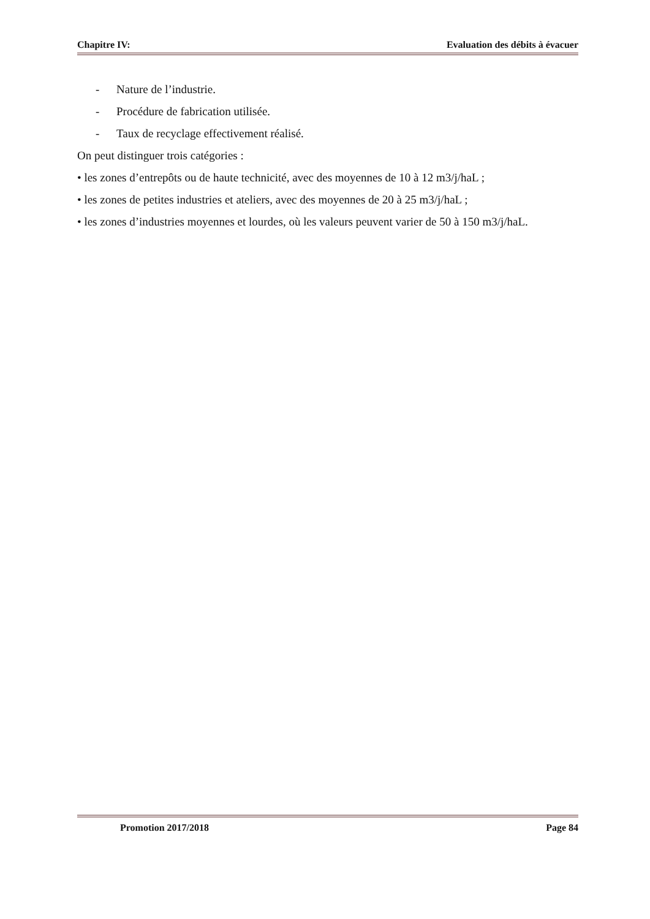Chapitre IV: Evaluation des débits à évacuer
- Nature de l’industrie.
- Procédure de fabrication utilisée.
- Taux de recyclage effectivement réalisé.
On peut distinguer trois catégories :
• les zones d’entrepôts ou de haute technicité, avec des moyennes de 10 à 12 m3/j/haL ;
• les zones de petites industries et ateliers, avec des moyennes de 20 à 25 m3/j/haL ;
• les zones d’industries moyennes et lourdes, où les valeurs peuvent varier de 50 à 150 m3/j/haL.
Promotion 2017/2018 Page 84